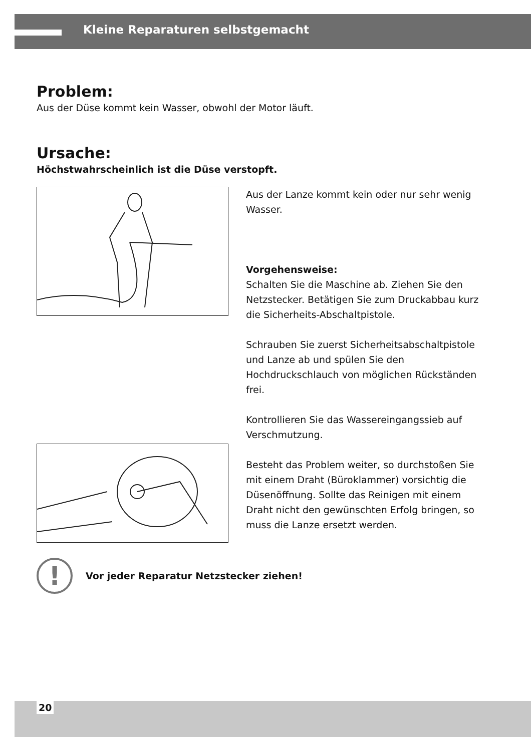Kleine Reparaturen selbstgemacht
Problem:
Aus der Düse kommt kein Wasser, obwohl der Motor läuft.
Ursache:
Höchstwahrscheinlich ist die Düse verstopft.
Aus der Lanze kommt kein oder nur sehr wenig Wasser.
Vorgehensweise:
Schalten Sie die Maschine ab. Ziehen Sie den Netzstecker. Betätigen Sie zum Druck­abbau kurz die Sicherheits-Abschaltpistole.
Schrauben Sie zuerst Sicherheitsabschalt­pistole und Lanze ab und spülen Sie den Hochdruckschlauch von möglichen Rück­ständen frei.
Kontrollieren Sie das Wassereingangssieb auf Verschmutzung.
Besteht das Problem weiter, so durchstoßen Sie mit einem Draht (Büroklammer) vor­sichtig die Düsenöffnung. Sollte das Reinigen mit einem Draht nicht den gewünschten Erfolg bringen, so muss die Lanze ersetzt werden.
!
Vor jeder Reparatur Netzstecker ziehen!
20